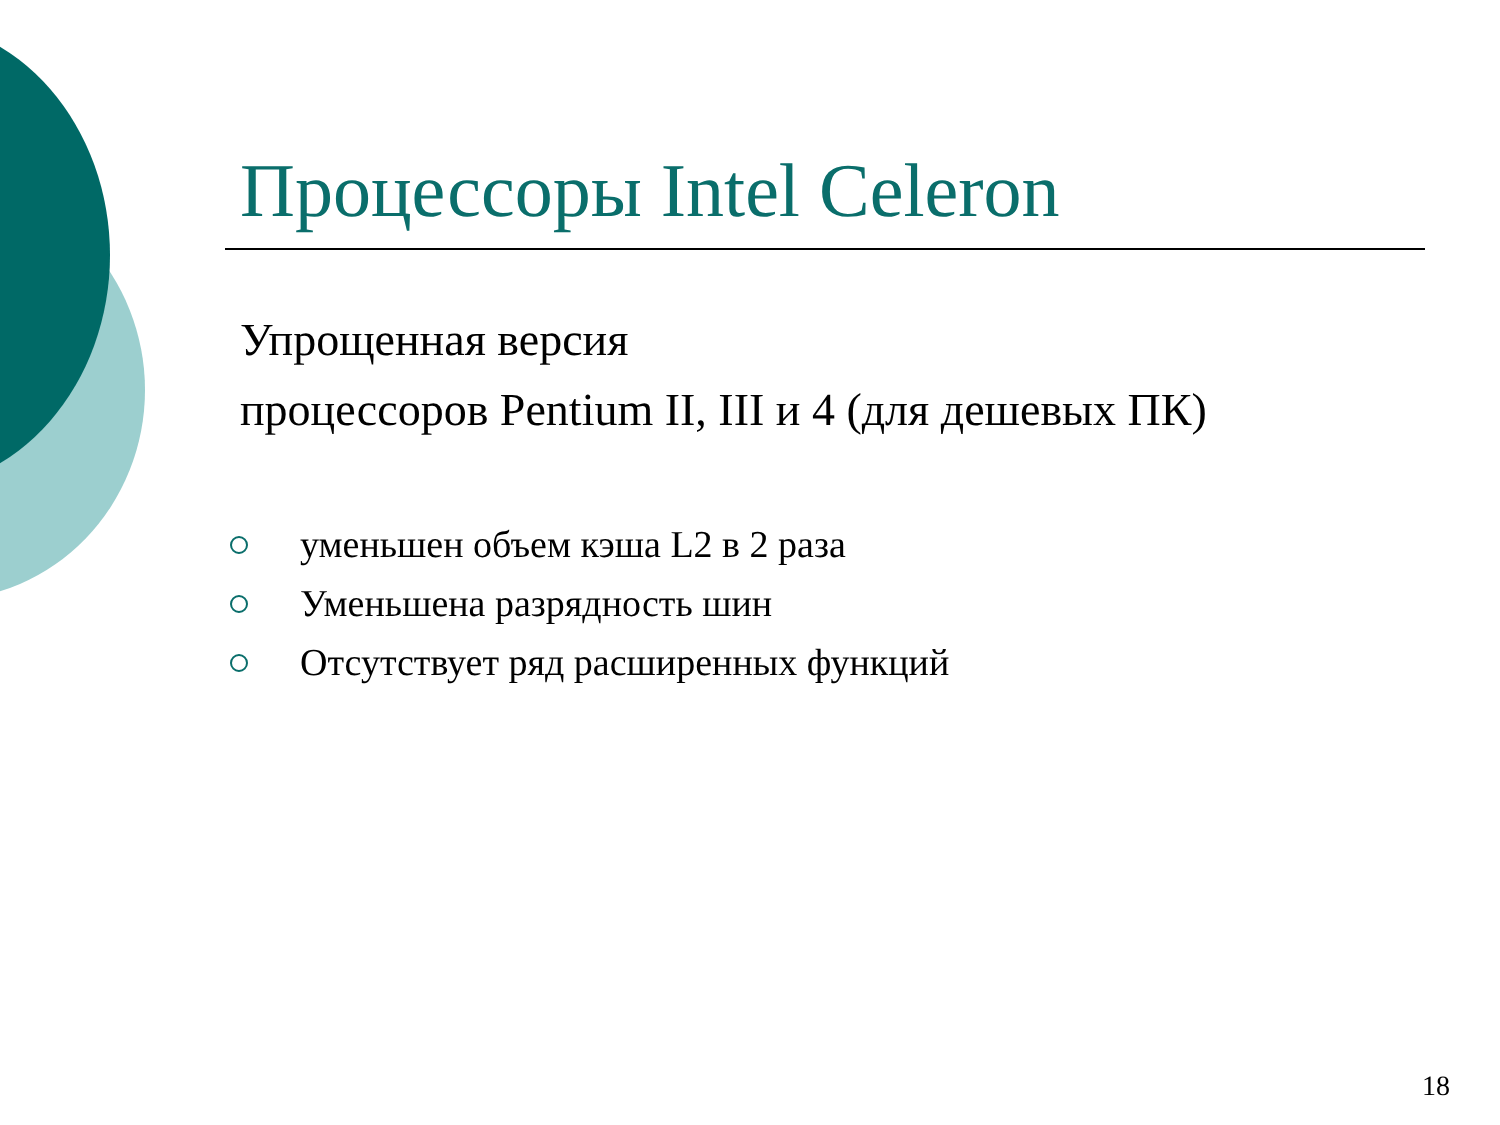Процессоры Intel Celeron
Упрощенная версия
процессоров Pentium II, III и 4 (для дешевых ПК)
уменьшен объем кэша L2 в 2 раза
Уменьшена разрядность шин
Отсутствует ряд расширенных функций
18